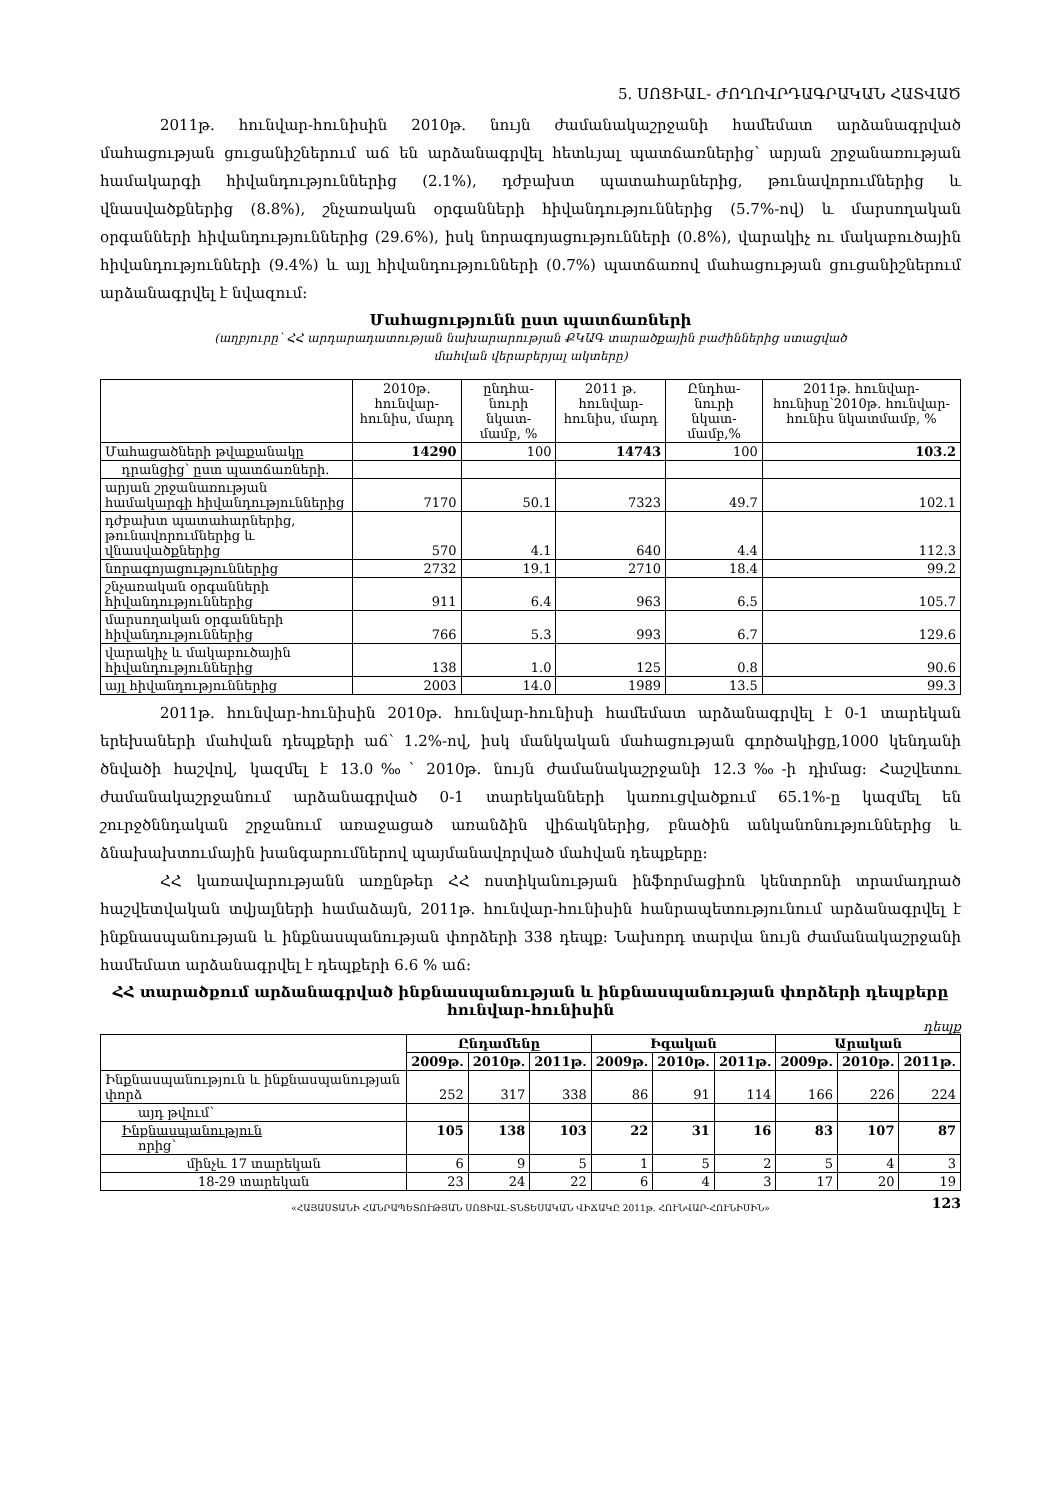5. ՍՈՑԻԱԼ- ԺՈՂՈՎՐԴԱԳՐԱԿԱՆ ՀԱՏՎԱԾ
2011թ. հունվար-հունիսին 2010թ. նույն ժամանակաշրջանի համեմատ արձանագրված մահացության ցուցանիշներում աճ են արձանագրվել հետևյալ պատճառներից՝ արյան շրջանառության համակարգի հիվանդություններից (2.1%), դժբախտ պատահարներից, թունավորումներից և վնասվածքներից (8.8%), շնչառական օրգանների հիվանդություններից (5.7%-ով) և մարսողական օրգանների հիվանդություններից (29.6%), իսկ նորագոյացությունների (0.8%), վարակիչ ու մակաբուծային հիվանդությունների (9.4%) և այլ հիվանդությունների (0.7%) պատճառով մահացության ցուցանիշներում արձանագրվել է նվազում:
Մահացությունն ըստ պատճառների
(աղբյուրը՝ ՀՀ արդարադատության նախարարության ՔԿԱԳ տարածքային բաժիններից ստացված
մահվան վերաբերյալ ակտերը)
| | 2010թ. հունվար-հունիս, մարդ | ընդհա-նուրի նկատ-մամբ, % | 2011 թ. հունվար-հունիս, մարդ | Ընդհա-նուրի նկատ-մամբ,% | 2011թ. հունվար-հունիսը՝2010թ. հունվար-հունիս նկատմամբ, % |
| --- | --- | --- | --- | --- | --- |
| Մահացածների թվաքանակը | 14290 | 100 | 14743 | 100 | 103.2 |
| դրանցից՝ ըստ պատճառների. | | | | | |
| արյան շրջանառության համակարգի հիվանդություններից | 7170 | 50.1 | 7323 | 49.7 | 102.1 |
| դժբախտ պատահարներից, թունավորումներից և վնասվածքներից | 570 | 4.1 | 640 | 4.4 | 112.3 |
| նորագոյացություններից | 2732 | 19.1 | 2710 | 18.4 | 99.2 |
| շնչառական օրգանների հիվանդություններից | 911 | 6.4 | 963 | 6.5 | 105.7 |
| մարսողական օրգանների հիվանդություններից | 766 | 5.3 | 993 | 6.7 | 129.6 |
| վարակիչ և մակաբուծային հիվանդություններից | 138 | 1.0 | 125 | 0.8 | 90.6 |
| այլ հիվանդություններից | 2003 | 14.0 | 1989 | 13.5 | 99.3 |
2011թ. հունվար-հունիսին 2010թ. հունվար-հունիսի համեմատ արձանագրվել է 0-1 տարեկան երեխաների մահվան դեպքերի աճ՝ 1.2%-ով, իսկ մանկական մահացության գործակիցը,1000 կենդանի ծնվածի հաշվով, կազմել է 13.0‰՝ 2010թ. նույն ժամանակաշրջանի 12.3‰-ի դիմաց: Հաշվետու ժամանակաշրջանում արձանագրված 0-1 տարեկանների կառուցվածքում 65.1%-ը կազմել են շուրջծննդական շրջանում առաջացած առանձին վիճակներից, բնածին անկանոնություններից և ձնախախտումային խանգարումներով պայմանավորված մահվան դեպքերը:
ՀՀ կառավարությանն առընթեր ՀՀ ոստիկանության ինֆորմացիոն կենտրոնի տրամադրած հաշվետվական տվյալների համաձայն, 2011թ. հունվար-հունիսին հանրապետությունում արձանագրվել է ինքնասպանության և ինքնասպանության փորձերի 338 դեպք: Նախորդ տարվա նույն ժամանակաշրջանի համեմատ արձանագրվել է դեպքերի 6.6 % աճ:
ՀՀ տարածքում արձանագրված ինքնասպանության և ինքնասպանության փորձերի դեպքերը
հունվար-հունիսին
դեպք
| | Ընդամենը | | | Իգական | | | Արական | | |
| --- | --- | --- | --- | --- | --- | --- | --- | --- | --- |
| | 2009թ. | 2010թ. | 2011թ. | 2009թ. | 2010թ. | 2011թ. | 2009թ. | 2010թ. | 2011թ. |
| Ինքնասպանություն և ինքնասպանության փորձ | 252 | 317 | 338 | 86 | 91 | 114 | 166 | 226 | 224 |
| այդ թվում՝ | | | | | | | | | |
| Ինքնասպանություն որից՝ | 105 | 138 | 103 | 22 | 31 | 16 | 83 | 107 | 87 |
| մինչև 17 տարեկան | 6 | 9 | 5 | 1 | 5 | 2 | 5 | 4 | 3 |
| 18-29 տարեկան | 23 | 24 | 22 | 6 | 4 | 3 | 17 | 20 | 19 |
«ՀԱՅԱՍՏԱՆԻ ՀԱՆՐԱՊԵՏՈՒԹՅԱՆ ՍՈՑԻԱԼ-ՏՆՏԵՍԱԿԱՆ ՎԻՃԱԿԸ 2011թ. ՀՈՒՆՎԱՐ-ՀՈՒՆԻՍԻՆ» 123